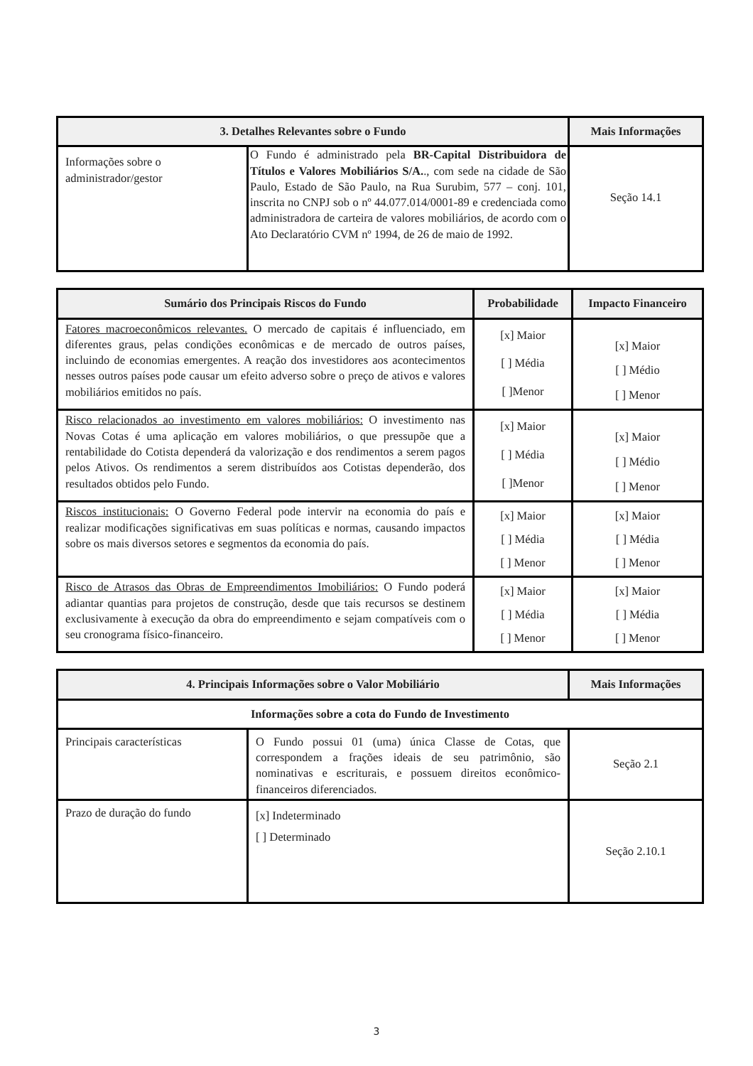| 3. Detalhes Relevantes sobre o Fundo | | Mais Informações |
| --- | --- | --- |
| Informações sobre o administrador/gestor | O Fundo é administrado pela BR-Capital Distribuidora de Títulos e Valores Mobiliários S/A. ., com sede na cidade de São Paulo, Estado de São Paulo, na Rua Surubim, 577 – conj. 101, inscrita no CNPJ sob o nº 44.077.014/0001-89 e credenciada como administradora de carteira de valores mobiliários, de acordo com o Ato Declaratório CVM nº 1994, de 26 de maio de 1992. | Seção 14.1 |
| Sumário dos Principais Riscos do Fundo | Probabilidade | Impacto Financeiro |
| --- | --- | --- |
| Fatores macroeconômicos relevantes. O mercado de capitais é influenciado, em diferentes graus, pelas condições econômicas e de mercado de outros países, incluindo de economias emergentes. A reação dos investidores aos acontecimentos nesses outros países pode causar um efeito adverso sobre o preço de ativos e valores mobiliários emitidos no país. | [x] Maior [ ] Média [ ]Menor | [x] Maior [ ] Médio [ ] Menor |
| Risco relacionados ao investimento em valores mobiliários: O investimento nas Novas Cotas é uma aplicação em valores mobiliários, o que pressupõe que a rentabilidade do Cotista dependerá da valorização e dos rendimentos a serem pagos pelos Ativos. Os rendimentos a serem distribuídos aos Cotistas dependerão, dos resultados obtidos pelo Fundo. | [x] Maior [ ] Média [ ]Menor | [x] Maior [ ] Médio [ ] Menor |
| Riscos institucionais: O Governo Federal pode intervir na economia do país e realizar modificações significativas em suas políticas e normas, causando impactos sobre os mais diversos setores e segmentos da economia do país. | [x] Maior [ ] Média [ ] Menor | [x] Maior [ ] Média [ ] Menor |
| Risco de Atrasos das Obras de Empreendimentos Imobiliários: O Fundo poderá adiantar quantias para projetos de construção, desde que tais recursos se destinem exclusivamente à execução da obra do empreendimento e sejam compatíveis com o seu cronograma físico-financeiro. | [x] Maior [ ] Média [ ] Menor | [x] Maior [ ] Média [ ] Menor |
| 4. Principais Informações sobre o Valor Mobiliário | | Mais Informações |
| --- | --- | --- |
| Informações sobre a cota do Fundo de Investimento | | |
| Principais características | O Fundo possui 01 (uma) única Classe de Cotas, que correspondem a frações ideais de seu patrimônio, são nominativas e escriturais, e possuem direitos econômico-financeiros diferenciados. | Seção 2.1 |
| Prazo de duração do fundo | [x] Indeterminado [ ] Determinado | Seção 2.10.1 |
3